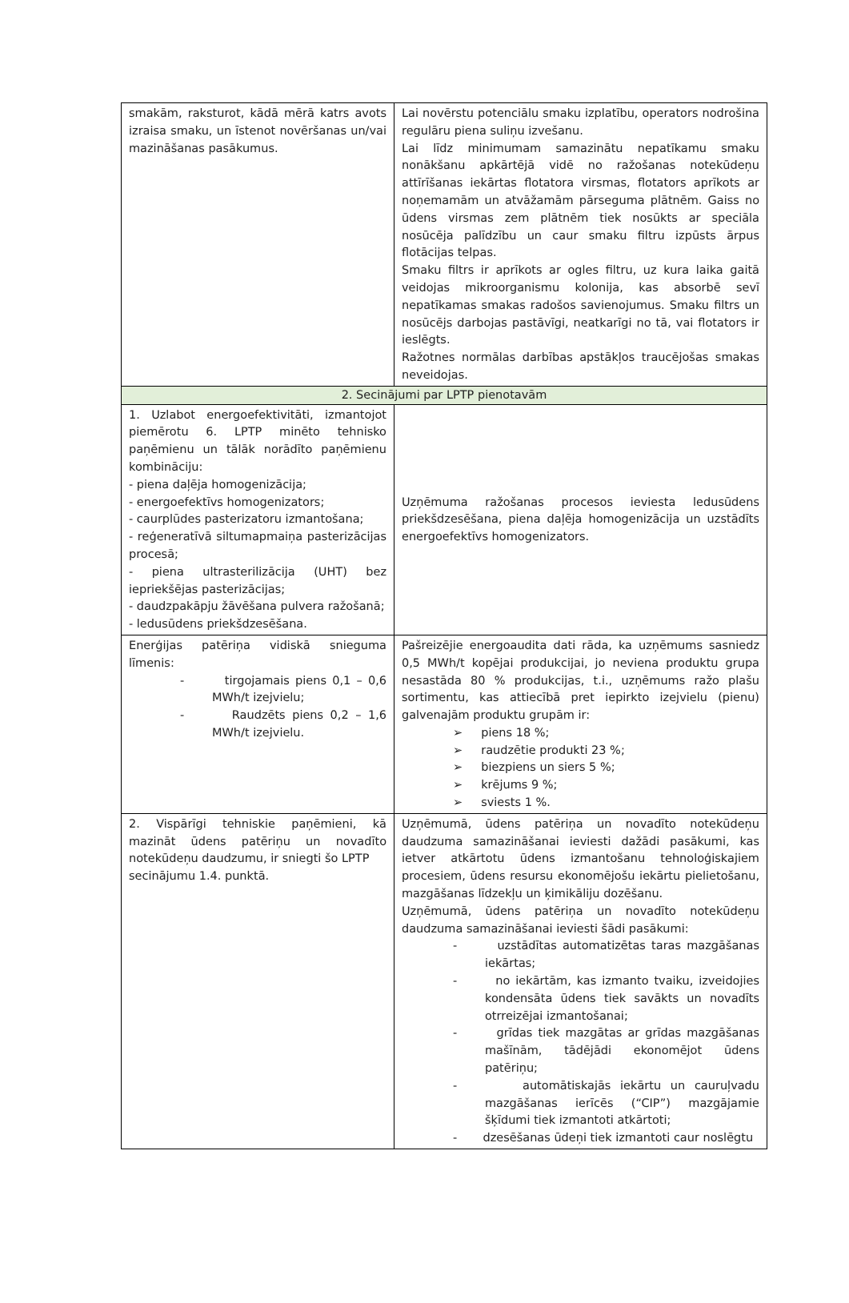| smakām, raksturot, kādā mērā katrs avots izraisa smaku, un īstenot novēršanas un/vai mazināšanas pasākumus. | Lai novērstu potenciālu smaku izplatību, operators nodrošina regulāru piena suliņu izvešanu. Lai līdz minimumam samazinātu nepatīkamu smaku nonākšanu apkārtējā vidē no ražošanas notekūdeņu attīrīšanas iekārtas flotatora virsmas, flotators aprīkots ar noņemamām un atvāžamām pārseguma plātnēm. Gaiss no ūdens virsmas zem plātnēm tiek nosūkts ar speciāla nosūcēja palīdzību un caur smaku filtru izpūsts ārpus flotācijas telpas. Smaku filtrs ir aprīkots ar ogles filtru, uz kura laika gaitā veidojas mikroorganismu kolonija, kas absorbē sevī nepatīkamas smakas radošos savienojumus. Smaku filtrs un nosūcējs darbojas pastāvīgi, neatkarīgi no tā, vai flotators ir ieslēgts. Ražotnes normālas darbības apstākļos traucējošas smakas neveidojas. |
| 2. Secinājumi par LPTP pienotavām | |
| 1. Uzlabot energoefektivitāti, izmantojot piemērotu 6. LPTP minēto tehnisko paņēmienu un tālāk norādīto paņēmienu kombināciju: - piena daļēja homogenizācija; - energoefektīvs homogenizators; - caurplūdes pasterizatoru izmantošana; - reģeneratīvā siltumapmaiņa pasterizācijas procesā; - piena ultrasterilizācija (UHT) bez iepriekšējas pasterizācijas; - daudzpakāpju žāvēšana pulvera ražošanā; - ledusūdens priekšdzesēšana. | Uzņēmuma ražošanas procesos ieviesta ledusūdens priekšdzesēšana, piena daļēja homogenizācija un uzstādīts energoefektīvs homogenizators. |
| Enerģijas patēriņa vidiskā snieguma līmenis: - tirgojamais piens 0,1 – 0,6 MWh/t izejvielu; - Raudzēts piens 0,2 – 1,6 MWh/t izejvielu. | Pašreizējie energoaudita dati rāda, ka uzņēmums sasniedz 0,5 MWh/t kopējai produkcijai, jo neviena produktu grupa nesastāda 80 % produkcijas, t.i., uzņēmums ražo plašu sortimentu, kas attiecībā pret iepirkto izejvielu (pienu) galvenajām produktu grupām ir: ➢ piens 18 %; ➢ raudzētie produkti 23 %; ➢ biezpiens un siers 5 %; ➢ krējums 9 %; ➢ sviests 1 %. |
| 2. Vispārīgi tehniskie paņēmieni, kā mazināt ūdens patēriņu un novadīto notekūdeņu daudzumu, ir sniegti šo LPTP secinājumu 1.4. punktā. | Uzņēmumā, ūdens patēriņa un novadīto notekūdeņu daudzuma samazināšanai ieviesti dažādi pasākumi, kas ietver atkārtotu ūdens izmantošanu tehnoloģiskajiem procesiem, ūdens resursu ekonomējošu iekārtu pielietošanu, mazgāšanas līdzekļu un ķimikāliju dozēšanu. Uzņēmumā, ūdens patēriņa un novadīto notekūdeņu daudzuma samazināšanai ieviesti šādi pasākumi: - uzstādītas automatizētas taras mazgāšanas iekārtas; - no iekārtām, kas izmanto tvaiku, izveidojies kondensāta ūdens tiek savākts un novadīts otrreizējai izmantošanai; - grīdas tiek mazgātas ar grīdas mazgāšanas mašīnām, tādējādi ekonomējot ūdens patēriņu; - automātiskajās iekārtu un cauruļvadu mazgāšanas ierīcēs (“CIP”) mazgājamie šķīdumi tiek izmantoti atkārtoti; - dzesēšanas ūdeņi tiek izmantoti caur noslēgtu |